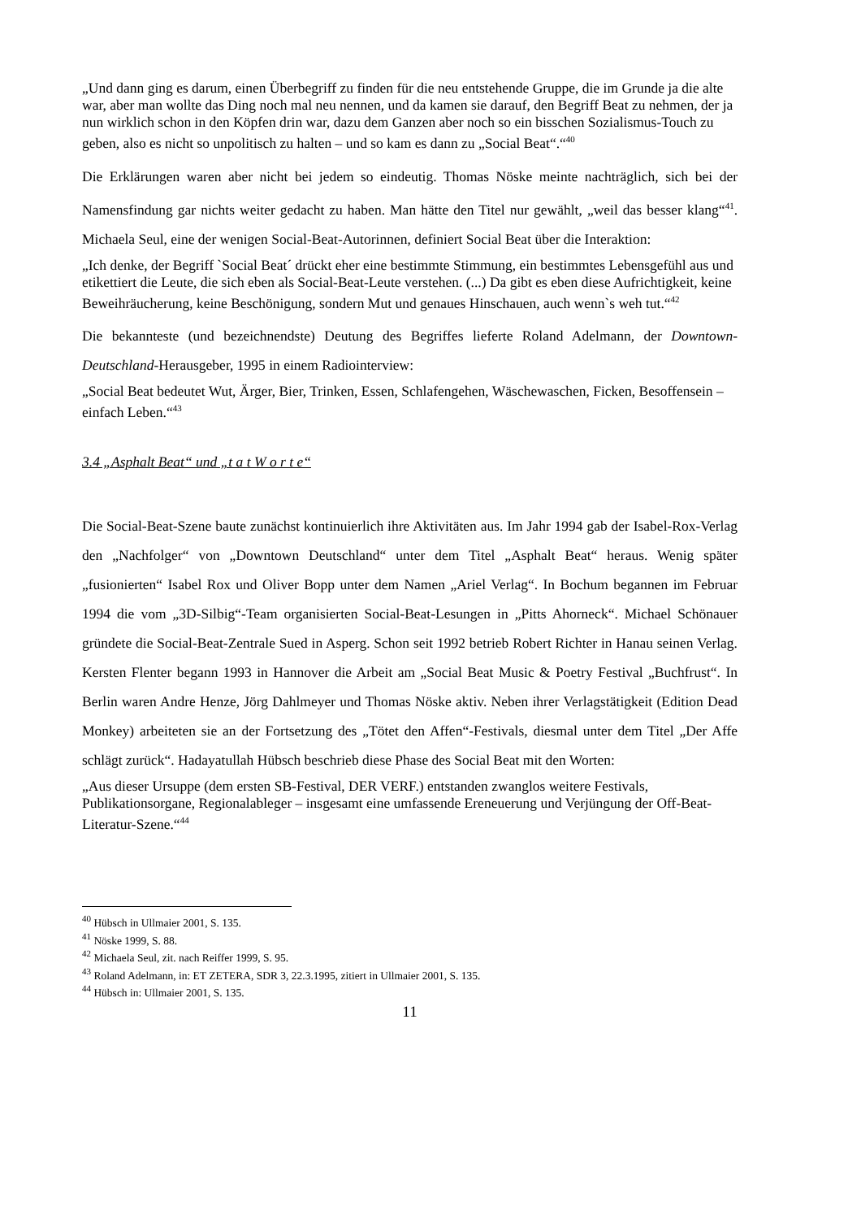„Und dann ging es darum, einen Überbegriff zu finden für die neu entstehende Gruppe, die im Grunde ja die alte war, aber man wollte das Ding noch mal neu nennen, und da kamen sie darauf, den Begriff Beat zu nehmen, der ja nun wirklich schon in den Köpfen drin war, dazu dem Ganzen aber noch so ein bisschen Sozialismus-Touch zu geben, also es nicht so unpolitisch zu halten – und so kam es dann zu „Social Beat“.“<sup>40</sup>
Die Erklärungen waren aber nicht bei jedem so eindeutig. Thomas Nöske meinte nachträglich, sich bei der Namensfindung gar nichts weiter gedacht zu haben. Man hätte den Titel nur gewählt, „weil das besser klang“<sup>41</sup>. Michaela Seul, eine der wenigen Social-Beat-Autorinnen, definiert Social Beat über die Interaktion:
„Ich denke, der Begriff `Social Beat´ drückt eher eine bestimmte Stimmung, ein bestimmtes Lebensgefühl aus und etikettiert die Leute, die sich eben als Social-Beat-Leute verstehen. (...) Da gibt es eben diese Aufrichtigkeit, keine Beweihräucherung, keine Beschönigung, sondern Mut und genaues Hinschauen, auch wenn`s weh tut.“<sup>42</sup>
Die bekannteste (und bezeichnendste) Deutung des Begriffes lieferte Roland Adelmann, der Downtown-Deutschland-Herausgeber, 1995 in einem Radiointerview:
„Social Beat bedeutet Wut, Ärger, Bier, Trinken, Essen, Schlafengehen, Wäschewaschen, Ficken, Besoffensein – einfach Leben.“<sup>43</sup>
3.4 „Asphalt Beat“ und „t a t W o r t e“
Die Social-Beat-Szene baute zunächst kontinuierlich ihre Aktivitäten aus. Im Jahr 1994 gab der Isabel-Rox-Verlag den „Nachfolger“ von „Downtown Deutschland“ unter dem Titel „Asphalt Beat“ heraus. Wenig später „fusionierten“ Isabel Rox und Oliver Bopp unter dem Namen „Ariel Verlag“. In Bochum begannen im Februar 1994 die vom „3D-Silbig“-Team organisierten Social-Beat-Lesungen in „Pitts Ahorneck“. Michael Schönauer gründete die Social-Beat-Zentrale Sued in Asperg. Schon seit 1992 betrieb Robert Richter in Hanau seinen Verlag. Kersten Flenter begann 1993 in Hannover die Arbeit am „Social Beat Music & Poetry Festival „Buchfrust“. In Berlin waren Andre Henze, Jörg Dahlmeyer und Thomas Nöske aktiv. Neben ihrer Verlagstätigkeit (Edition Dead Monkey) arbeiteten sie an der Fortsetzung des „Tötet den Affen“-Festivals, diesmal unter dem Titel „Der Affe schlägt zurück“. Hadayatullah Hübsch beschrieb diese Phase des Social Beat mit den Worten:
„Aus dieser Ursuppe (dem ersten SB-Festival, DER VERF.) entstanden zwanglos weitere Festivals, Publikationsorgane, Regionalableger – insgesamt eine umfassende Ereneuerung und Verjüngung der Off-Beat-Literatur-Szene.“<sup>44</sup>
<sup>40</sup> Hübsch in Ullmaier 2001, S. 135.
<sup>41</sup> Nöske 1999, S. 88.
<sup>42</sup> Michaela Seul, zit. nach Reiffer 1999, S. 95.
<sup>43</sup> Roland Adelmann, in: ET ZETERA, SDR 3, 22.3.1995, zitiert in Ullmaier 2001, S. 135.
<sup>44</sup> Hübsch in: Ullmaier 2001, S. 135.
11